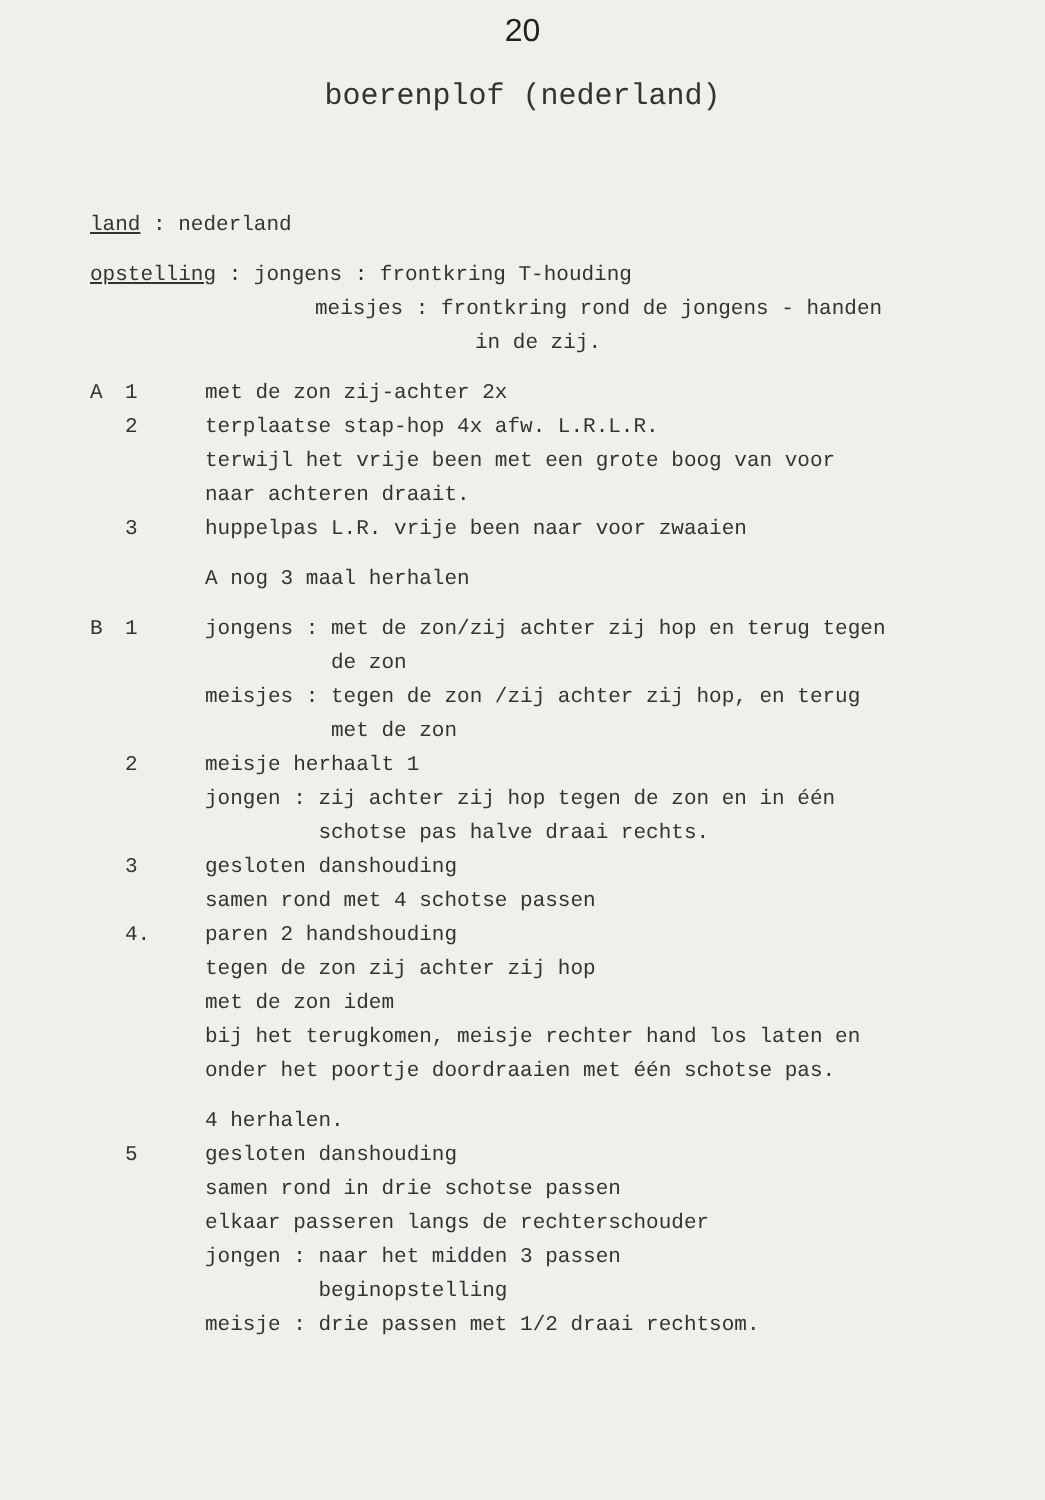20
boerenplof (nederland)
land : nederland
opstelling : jongens : frontkring T-houding
meisjes : frontkring rond de jongens - handen
in de zij.
A 1 met de zon zij-achter 2x
2 terplaatse stap-hop 4x afw. L.R.L.R.
terwijl het vrije been met een grote boog van voor
naar achteren draait.
3 huppelpas L.R. vrije been naar voor zwaaien
A nog 3 maal herhalen
B 1 jongens : met de zon/zij achter zij hop en terug tegen
de zon
meisjes : tegen de zon /zij achter zij hop, en terug
met de zon
2 meisje herhaalt 1
jongen : zij achter zij hop tegen de zon en in één
schotse pas halve draai rechts.
3 gesloten danshouding
samen rond met 4 schotse passen
4. paren 2 handshouding
tegen de zon zij achter zij hop
met de zon idem
bij het terugkomen, meisje rechter hand los laten en
onder het poortje doordraaien met één schotse pas.
4 herhalen.
5 gesloten danshouding
samen rond in drie schotse passen
elkaar passeren langs de rechterschouder
jongen : naar het midden 3 passen
beginopstelling
meisje : drie passen met 1/2 draai rechtsom.